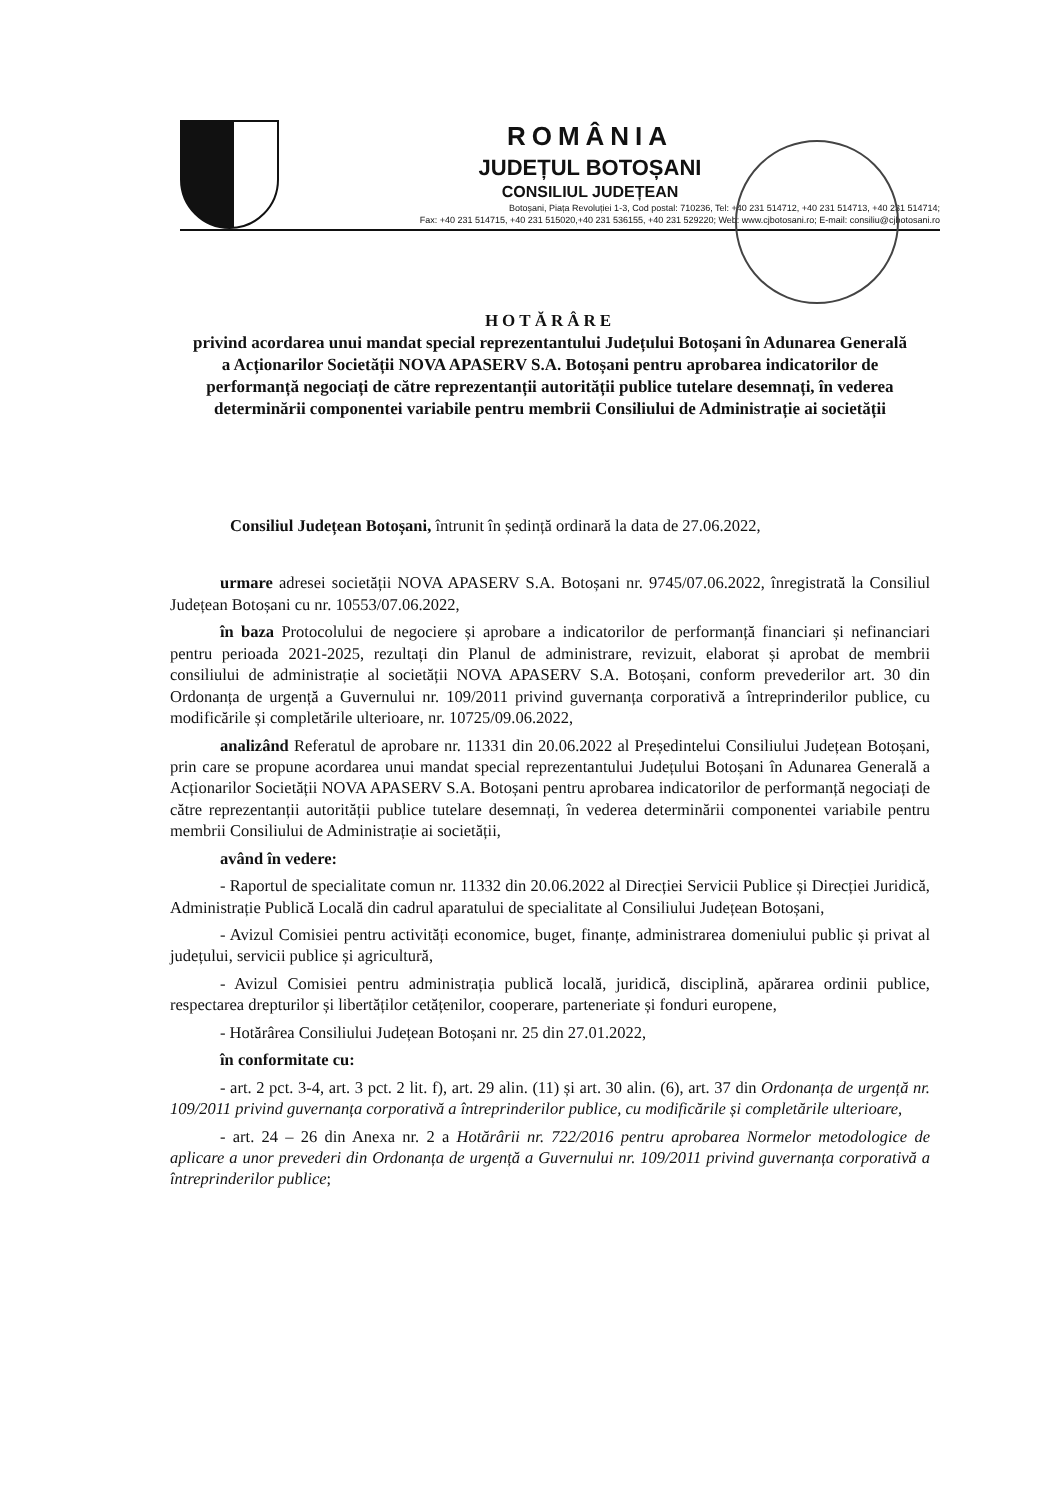ROMÂNIA
JUDEȚUL BOTOȘANI
CONSILIUL JUDEȚEAN
Botoșani, Piața Revoluției 1-3, Cod postal: 710236, Tel: +40 231 514712, +40 231 514713, +40 231 514714;
Fax: +40 231 514715, +40 231 515020,+40 231 536155, +40 231 529220; Web: www.cjbotosani.ro; E-mail: consiliu@cjbotosani.ro
HOTĂRÂRE
privind acordarea unui mandat special reprezentantului Județului Botoșani în Adunarea Generală a Acționarilor Societății NOVA APASERV S.A. Botoșani pentru aprobarea indicatorilor de performanță negociați de către reprezentanții autorității publice tutelare desemnați, în vederea determinării componentei variabile pentru membrii Consiliului de Administrație ai societății
Consiliul Județean Botoșani, întrunit în ședință ordinară la data de 27.06.2022,
urmare adresei societății NOVA APASERV S.A. Botoșani nr. 9745/07.06.2022, înregistrată la Consiliul Județean Botoșani cu nr. 10553/07.06.2022,
în baza Protocolului de negociere și aprobare a indicatorilor de performanță financiari și nefinanciari pentru perioada 2021-2025, rezultați din Planul de administrare, revizuit, elaborat și aprobat de membrii consiliului de administrație al societății NOVA APASERV S.A. Botoșani, conform prevederilor art. 30 din Ordonanța de urgență a Guvernului nr. 109/2011 privind guvernanța corporativă a întreprinderilor publice, cu modificările și completările ulterioare, nr. 10725/09.06.2022,
analizând Referatul de aprobare nr. 11331 din 20.06.2022 al Președintelui Consiliului Județean Botoșani, prin care se propune acordarea unui mandat special reprezentantului Județului Botoșani în Adunarea Generală a Acționarilor Societății NOVA APASERV S.A. Botoșani pentru aprobarea indicatorilor de performanță negociați de către reprezentanții autorității publice tutelare desemnați, în vederea determinării componentei variabile pentru membrii Consiliului de Administrație ai societății,
având în vedere:
- Raportul de specialitate comun nr. 11332 din 20.06.2022 al Direcției Servicii Publice și Direcției Juridică, Administrație Publică Locală din cadrul aparatului de specialitate al Consiliului Județean Botoșani,
- Avizul Comisiei pentru activități economice, buget, finanțe, administrarea domeniului public și privat al județului, servicii publice și agricultură,
- Avizul Comisiei pentru administrația publică locală, juridică, disciplină, apărarea ordinii publice, respectarea drepturilor și libertăților cetățenilor, cooperare, parteneriate și fonduri europene,
- Hotărârea Consiliului Județean Botoșani nr. 25 din 27.01.2022,
în conformitate cu:
- art. 2 pct. 3-4, art. 3 pct. 2 lit. f), art. 29 alin. (11) și art. 30 alin. (6), art. 37 din Ordonanța de urgență nr. 109/2011 privind guvernanța corporativă a întreprinderilor publice, cu modificările și completările ulterioare,
- art. 24 – 26 din Anexa nr. 2 a Hotărârii nr. 722/2016 pentru aprobarea Normelor metodologice de aplicare a unor prevederi din Ordonanța de urgență a Guvernului nr. 109/2011 privind guvernanța corporativă a întreprinderilor publice;